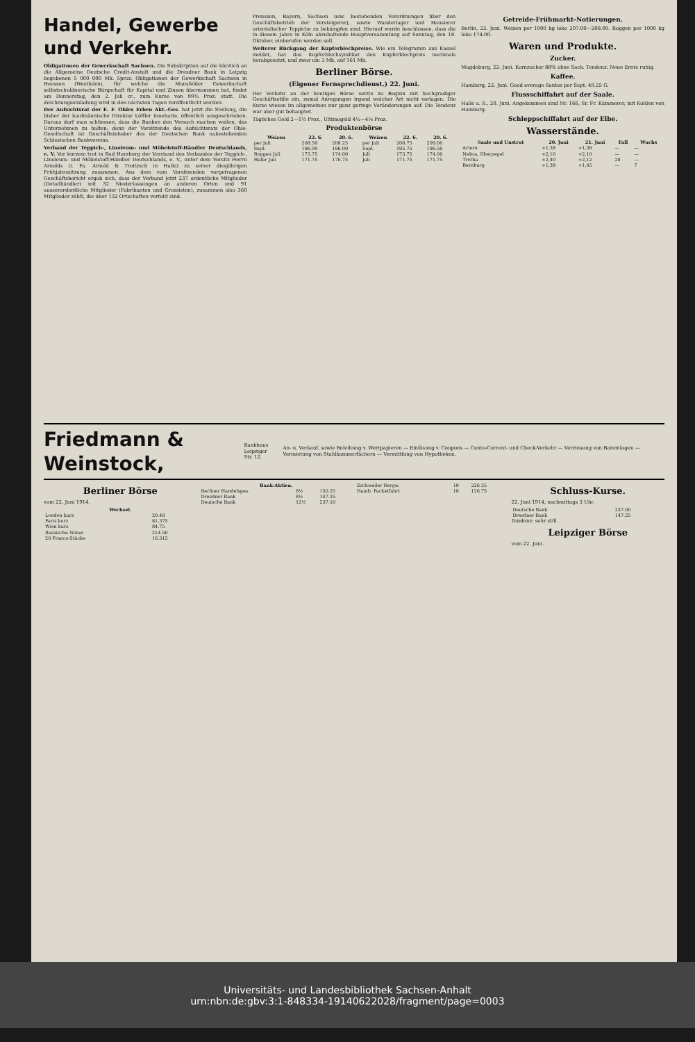Handel, Gewerbe und Verkehr.
Obligationen der Gewerkschaft Sachsen. Die Subskription auf die kürzlich an die Allgemeine Deutsche Credit-Anstalt und die Dresdner Bank in Leipzig begebenen 5 000 000 Mk. 5proz. Obligationen der Gewerkschaft Sachsen in Heessen (Westfalen), für welche die Mansfelder Gewerkschaft selbstschuldnerische Bürgschaft für Kapital und Zinsen übernommen hat, findet am Donnerstag, den 2. Juli cr., zum Kurse von 99¾ Proz. statt. Die Zeichnungseinladung wird in den nächsten Tagen veröffentlicht werden.
Der Aufsichtsrat der E. F. Ohles Erben Akt.-Ges. hat jetzt die Stellung, die bisher der kaufmännische Direktor Löffler innehatte, öffentlich ausgeschrieben. Daraus darf man schliessen, dass die Banken den Versuch machen wollen, das Unternehmen zu halten; denn der Vorsitzende des Aufsichtsrats der Ohle-Gesellschaft ist Geschäftsinhaber des der Deutschen Bank nahestehenden Schlesischen Bankvereins.
Verband der Teppich-, Linoleum- und Möbelstoff-Händler Deutschlands, e. V. Vor kurzem trat in Bad Harzburg der Vorstand des Verbandes der Teppich-, Linoleum- und Möbelstoff-Händler Deutschlands, e. V., unter dem Vorsitz Herrn Arnolds (i. Fa. Arnold & Troitzsch in Halle) zu seiner diesjährigen Frühjahrssitzung zusammen. Aus dem vom Vorsitzenden vorgetragenen Geschäftsbericht ergab sich, dass der Verband jetzt 237 ordentliche Mitglieder (Detailhändler) mit 32 Niederlassungen an anderen Orten und 91 ausserordentliche Mitglieder (Fabrikanten und Grossisten), zusammen also 360 Mitglieder zählt, die über 132 Ortschaften verteilt sind.
Preussen, Bayern, Sachsen usw. bestehenden Verordnungen über den Geschäftsbetrieb der Versteigerer), sowie Wanderlager und Hausierer orientalischer Teppiche zu bekämpfen sind. Hierauf wurde beschlossen, dass die in diesem Jahre in Köln abzuhaltende Hauptversammlung auf Sonntag, den 18. Oktober, einberufen werden soll.
Weiterer Rückgang der Kupferblechpreise. Wie ein Telegramm aus Kassel meldet, hat das Kupferblechsyndikat den Kupferblechpreis nochmals herabgesetzt, und zwar um 3 Mk. auf 161 Mk.
Berliner Börse.
(Eigener Fernsprechdienst.) 22. Juni.
Der Verkehr an der heutigen Börse setzte zu Beginn mit hochgradiger Geschäftsstille ein, zumal Anregungen irgend welcher Art nicht vorlagen. Die Kurse wiesen im allgemeinen nur ganz geringe Veränderungen auf. Die Tendenz war aber gut behauptet.
Tägliches Geld 2—1½ Proz., Ultimogeld 4¼—4⅛ Proz.
Produktenbörse
| Weizen | 22. 6. | 20. 6. | Weizen | 22. 6. | 20. 6. |
| --- | --- | --- | --- | --- | --- |
| per Juli | 208.50 | 208.25 | per Juli | 208.75 | 209.00 |
| Sept. | 196.00 | 196.00 | Sept. | 195.75 | 196.50 |
| Roggen Juli | 173.75 | 174.00 | Juli | 173.75 | 174.00 |
| Hafer Juli | 171.75 | 170.75 | Juli | 171.75 | 171.75 |
Getreide-Frühmarkt-Notierungen.
Berlin, 22. Juni. Weizen per 1000 kg loko 207.00—208.00. Roggen per 1000 kg loko 174.00.
Waren und Produkte.
Zucker.
Magdeburg, 22. Juni. Kornzucker 88% ohne Sack. Tendenz: Neue Ernte ruhig.
Kaffee.
Hamburg, 22. Juni. Good average Santos per Sept. 49.25 G.
Flussschiffahrt auf der Saale.
Halle a. S., 20. Juni. Angekommen sind Nr. 166, Sr. Fr. Kämmerer, mit Kohlen von Hamburg.
Schleppschiffahrt auf der Elbe.
Wasserstände.
| Saale und Unstrut | 20. Juni | 21. Juni | Fall | Wuchs |
| --- | --- | --- | --- | --- |
| Artern | +1,38 | +1,38 | — | — |
| Nebra, Oberpegel | +2,10 | +2,10 | — | — |
| Trotha | +2,40 | +2,12 | 28 | — |
| Bernburg | +1,38 | +1,45 | — | 7 |
Friedmann & Weinstock, Bankhaus
Leipziger Str. 12. An- u. Verkauf, sowie Beleihung v. Wertpapieren — Einlösung v. Coupons — Conto-Corrent- und Check-Verkehr — Verzinsung von Bareinlagen — Vermietung von Stahlkammerfächern — Vermittlung von Hypotheken.
Berliner Börse
vom 22. Juni 1914.
| Wechsel. | |
| --- | --- |
| London kurz | 20.48 |
| Paris kurz | 81.375 |
| Wien kurz | 84.75 |
| Russische Noten | 214.50 |
| 20 Francs-Stücke | 16.315 |
| Bank-Aktien. | | |
| --- | --- | --- |
| Berliner Handelsges. | 8½ | 150.25 |
| Dresdner Bank | 8½ | 147.25 |
| Deutsche Bank | 12½ | 237.10 |
| Eschweiler Bergw. | 10 | 226.25 |
| Hamb. Packetfahrt | 10 | 126.75 |
Schluss-Kurse.
22. Juni 1914, nachmittags 3 Uhr.
| Deutsche Bank | 237.00 |
| Dresdner Bank | 147.25 |
Tendenz: sehr still.
Leipziger Börse
vom 22. Juni.
Universitäts- und Landesbibliothek Sachsen-Anhalt
urn:nbn:de:gbv:3:1-848334-19140622028/fragment/page=0003